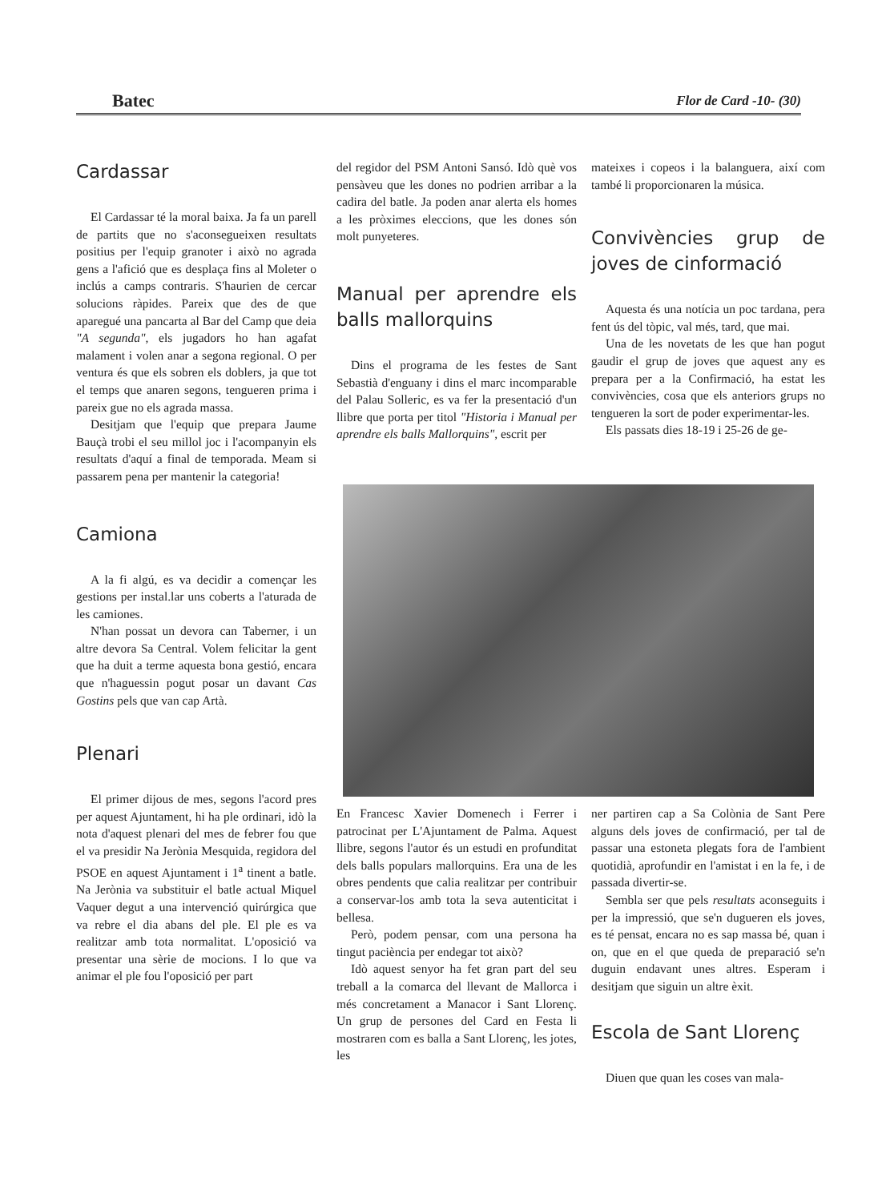Batec Flor de Card -10- (30)
Cardassar
El Cardassar té la moral baixa. Ja fa un parell de partits que no s'aconsegueixen resultats positius per l'equip granoter i això no agrada gens a l'afició que es desplaça fins al Moleter o inclús a camps contraris. S'haurien de cercar solucions ràpides. Pareix que des de que aparegué una pancarta al Bar del Camp que deia "A segunda", els jugadors ho han agafat malament i volen anar a segona regional. O per ventura és que els sobren els doblers, ja que tot el temps que anaren segons, tengueren prima i pareix gue no els agrada massa.
Desitjam que l'equip que prepara Jaume Bauçà trobi el seu millol joc i l'acompanyin els resultats d'aquí a final de temporada. Meam si passarem pena per mantenir la categoria!
Camiona
A la fi algú, es va decidir a començar les gestions per instal.lar uns coberts a l'aturada de les camiones.
N'han possat un devora can Taberner, i un altre devora Sa Central. Volem felicitar la gent que ha duit a terme aquesta bona gestió, encara que n'haguessin pogut posar un davant Cas Gostins pels que van cap Artà.
Plenari
El primer dijous de mes, segons l'acord pres per aquest Ajuntament, hi ha ple ordinari, idò la nota d'aquest plenari del mes de febrer fou que el va presidir Na Jerònia Mesquida, regidora del PSOE en aquest Ajuntament i 1<sup>a</sup> tinent a batle. Na Jerònia va substituir el batle actual Miquel Vaquer degut a una intervenció quirúrgica que va rebre el dia abans del ple. El ple es va realitzar amb tota normalitat. L'oposició va presentar una sèrie de mocions. I lo que va animar el ple fou l'oposició per part
del regidor del PSM Antoni Sansó. Idò què vos pensàveu que les dones no podrien arribar a la cadira del batle. Ja poden anar alerta els homes a les pròximes eleccions, que les dones són molt punyeteres.
Manual per aprendre els balls mallorquins
Dins el programa de les festes de Sant Sebastià d'enguany i dins el marc incomparable del Palau Solleric, es va fer la presentació d'un llibre que porta per titol "Historia i Manual per aprendre els balls Mallorquins", escrit per
mateixes i copeos i la balanguera, així com també li proporcionaren la música.
Convivències grup de joves de cinformació
Aquesta és una notícia un poc tardana, pera fent ús del tòpic, val més, tard, que mai.
Una de les novetats de les que han pogut gaudir el grup de joves que aquest any es prepara per a la Confirmació, ha estat les convivències, cosa que els anteriors grups no tengueren la sort de poder experimentar-les.
Els passats dies 18-19 i 25-26 de ge-
En Francesc Xavier Domenech i Ferrer i patrocinat per L'Ajuntament de Palma. Aquest llibre, segons l'autor és un estudi en profunditat dels balls populars mallorquins. Era una de les obres pendents que calia realitzar per contribuir a conservar-los amb tota la seva autenticitat i bellesa.
Però, podem pensar, com una persona ha tingut paciència per endegar tot això?
Idò aquest senyor ha fet gran part del seu treball a la comarca del llevant de Mallorca i més concretament a Manacor i Sant Llorenç. Un grup de persones del Card en Festa li mostraren com es balla a Sant Llorenç, les jotes, les
ner partiren cap a Sa Colònia de Sant Pere alguns dels joves de confirmació, per tal de passar una estoneta plegats fora de l'ambient quotidià, aprofundir en l'amistat i en la fe, i de passada divertir-se.
Sembla ser que pels resultats aconseguits i per la impressió, que se'n dugueren els joves, es té pensat, encara no es sap massa bé, quan i on, que en el que queda de preparació se'n duguin endavant unes altres. Esperam i desitjam que siguin un altre èxit.
Escola de Sant Llorenç
Diuen que quan les coses van mala-